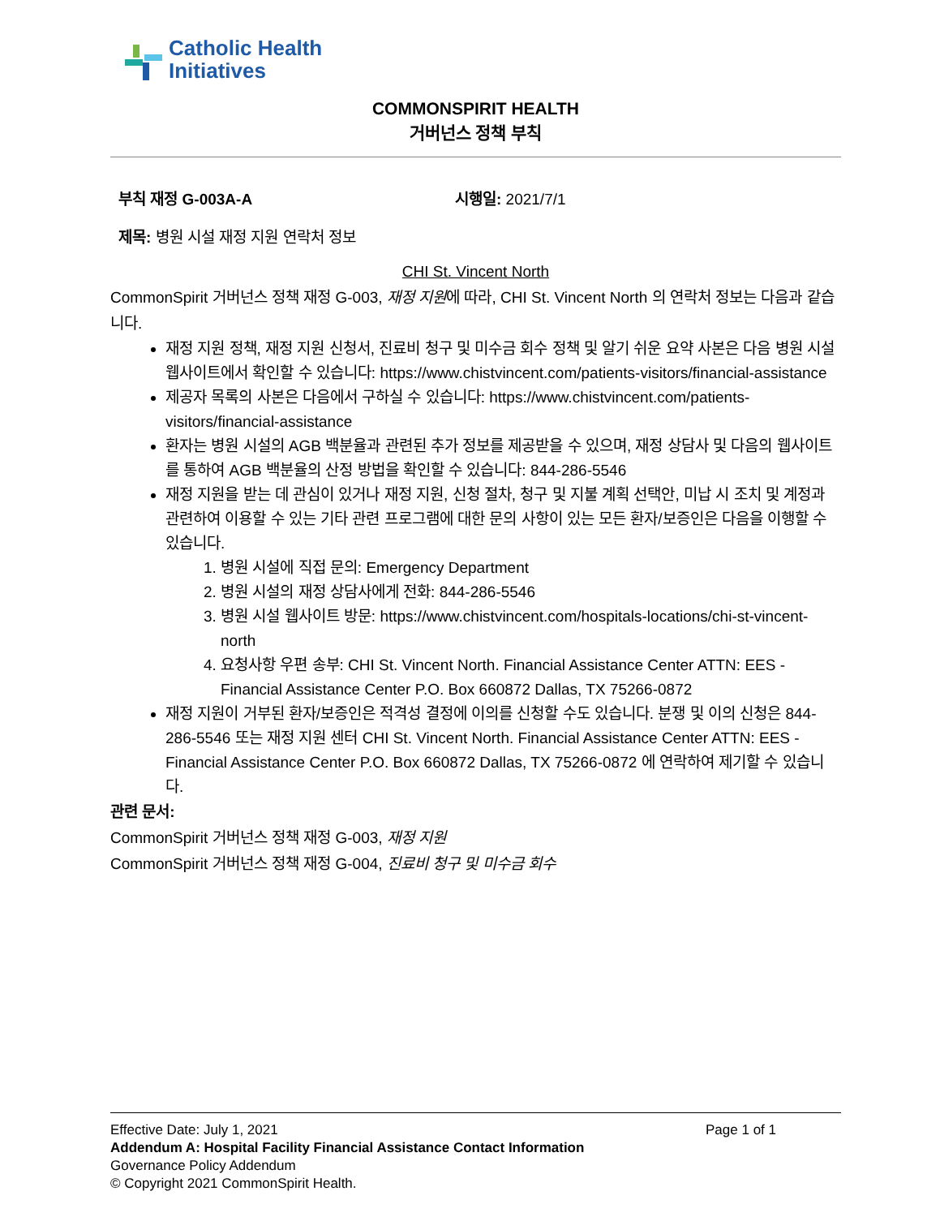Catholic Health
Initiatives
COMMONSPIRIT HEALTH
거버넌스 정책 부칙
부칙 재정 G-003A-A 시행일: 2021/7/1
제목: 병원 시설 재정 지원 연락처 정보
CHI St. Vincent North
CommonSpirit 거버넌스 정책 재정 G-003, 재정 지원에 따라, CHI St. Vincent North 의 연락처 정보는 다음과 같습니다.
재정 지원 정책, 재정 지원 신청서, 진료비 청구 및 미수금 회수 정책 및 알기 쉬운 요약 사본은 다음 병원 시설 웹사이트에서 확인할 수 있습니다: https://www.chistvincent.com/patients-visitors/financial-assistance
제공자 목록의 사본은 다음에서 구하실 수 있습니다: https://www.chistvincent.com/patients-visitors/financial-assistance
환자는 병원 시설의 AGB 백분율과 관련된 추가 정보를 제공받을 수 있으며, 재정 상담사 및 다음의 웹사이트를 통하여 AGB 백분율의 산정 방법을 확인할 수 있습니다: 844-286-5546
재정 지원을 받는 데 관심이 있거나 재정 지원, 신청 절차, 청구 및 지불 계획 선택안, 미납 시 조치 및 계정과 관련하여 이용할 수 있는 기타 관련 프로그램에 대한 문의 사항이 있는 모든 환자/보증인은 다음을 이행할 수 있습니다.
1. 병원 시설에 직접 문의: Emergency Department
2. 병원 시설의 재정 상담사에게 전화: 844-286-5546
3. 병원 시설 웹사이트 방문: https://www.chistvincent.com/hospitals-locations/chi-st-vincent-north
4. 요청사항 우편 송부: CHI St. Vincent North. Financial Assistance Center ATTN: EES - Financial Assistance Center P.O. Box 660872 Dallas, TX 75266-0872
재정 지원이 거부된 환자/보증인은 적격성 결정에 이의를 신청할 수도 있습니다. 분쟁 및 이의 신청은 844-286-5546 또는 재정 지원 센터 CHI St. Vincent North. Financial Assistance Center ATTN: EES - Financial Assistance Center P.O. Box 660872 Dallas, TX 75266-0872 에 연락하여 제기할 수 있습니다.
관련 문서:
CommonSpirit 거버넌스 정책 재정 G-003, 재정 지원
CommonSpirit 거버넌스 정책 재정 G-004, 진료비 청구 및 미수금 회수
Effective Date: July 1, 2021 Page 1 of 1
Addendum A: Hospital Facility Financial Assistance Contact Information
Governance Policy Addendum
© Copyright 2021 CommonSpirit Health.